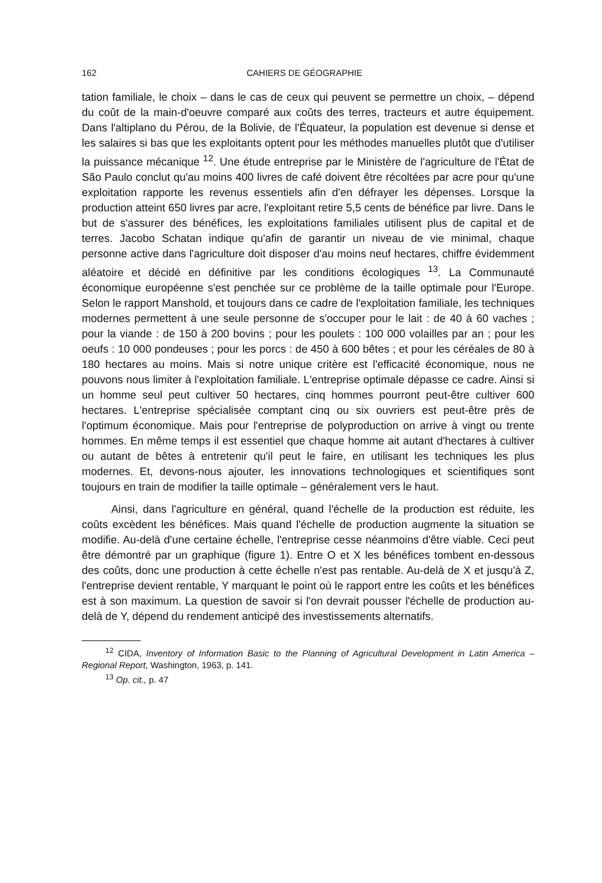162 CAHIERS DE GÉOGRAPHIE
tation familiale, le choix – dans le cas de ceux qui peuvent se permettre un choix, – dépend du coût de la main-d'oeuvre comparé aux coûts des terres, tracteurs et autre équipement. Dans l'altiplano du Pérou, de la Bolivie, de l'Équateur, la population est devenue si dense et les salaires si bas que les exploitants optent pour les méthodes manuelles plutôt que d'utiliser la puissance mécanique <sup>12</sup>. Une étude entreprise par le Ministère de l'agriculture de l'État de São Paulo conclut qu'au moins 400 livres de café doivent être récoltées par acre pour qu'une exploitation rapporte les revenus essentiels afin d'en défrayer les dépenses. Lorsque la production atteint 650 livres par acre, l'exploitant retire 5,5 cents de bénéfice par livre. Dans le but de s'assurer des bénéfices, les exploitations familiales utilisent plus de capital et de terres. Jacobo Schatan indique qu'afin de garantir un niveau de vie minimal, chaque personne active dans l'agriculture doit disposer d'au moins neuf hectares, chiffre évidemment aléatoire et décidé en définitive par les conditions écologiques <sup>13</sup>. La Communauté économique européenne s'est penchée sur ce problème de la taille optimale pour l'Europe. Selon le rapport Manshold, et toujours dans ce cadre de l'exploitation familiale, les techniques modernes permettent à une seule personne de s'occuper pour le lait : de 40 à 60 vaches ; pour la viande : de 150 à 200 bovins ; pour les poulets : 100 000 volailles par an ; pour les oeufs : 10 000 pondeuses ; pour les porcs : de 450 à 600 bêtes ; et pour les céréales de 80 à 180 hectares au moins. Mais si notre unique critère est l'efficacité économique, nous ne pouvons nous limiter à l'exploitation familiale. L'entreprise optimale dépasse ce cadre. Ainsi si un homme seul peut cultiver 50 hectares, cinq hommes pourront peut-être cultiver 600 hectares. L'entreprise spécialisée comptant cinq ou six ouvriers est peut-être près de l'optimum économique. Mais pour l'entreprise de polyproduction on arrive à vingt ou trente hommes. En même temps il est essentiel que chaque homme ait autant d'hectares à cultiver ou autant de bêtes à entretenir qu'il peut le faire, en utilisant les techniques les plus modernes. Et, devons-nous ajouter, les innovations technologiques et scientifiques sont toujours en train de modifier la taille optimale – généralement vers le haut.
Ainsi, dans l'agriculture en général, quand l'échelle de la production est réduite, les coûts excèdent les bénéfices. Mais quand l'échelle de production augmente la situation se modifie. Au-delà d'une certaine échelle, l'entreprise cesse néanmoins d'être viable. Ceci peut être démontré par un graphique (figure 1). Entre O et X les bénéfices tombent en-dessous des coûts, donc une production à cette échelle n'est pas rentable. Au-delà de X et jusqu'à Z, l'entreprise devient rentable, Y marquant le point où le rapport entre les coûts et les bénéfices est à son maximum. La question de savoir si l'on devrait pousser l'échelle de production au-delà de Y, dépend du rendement anticipé des investissements alternatifs.
<sup>12</sup> CIDA, Inventory of Information Basic to the Planning of Agricultural Development in Latin America – Regional Report, Washington, 1963, p. 141.
<sup>13</sup> Op. cit., p. 47